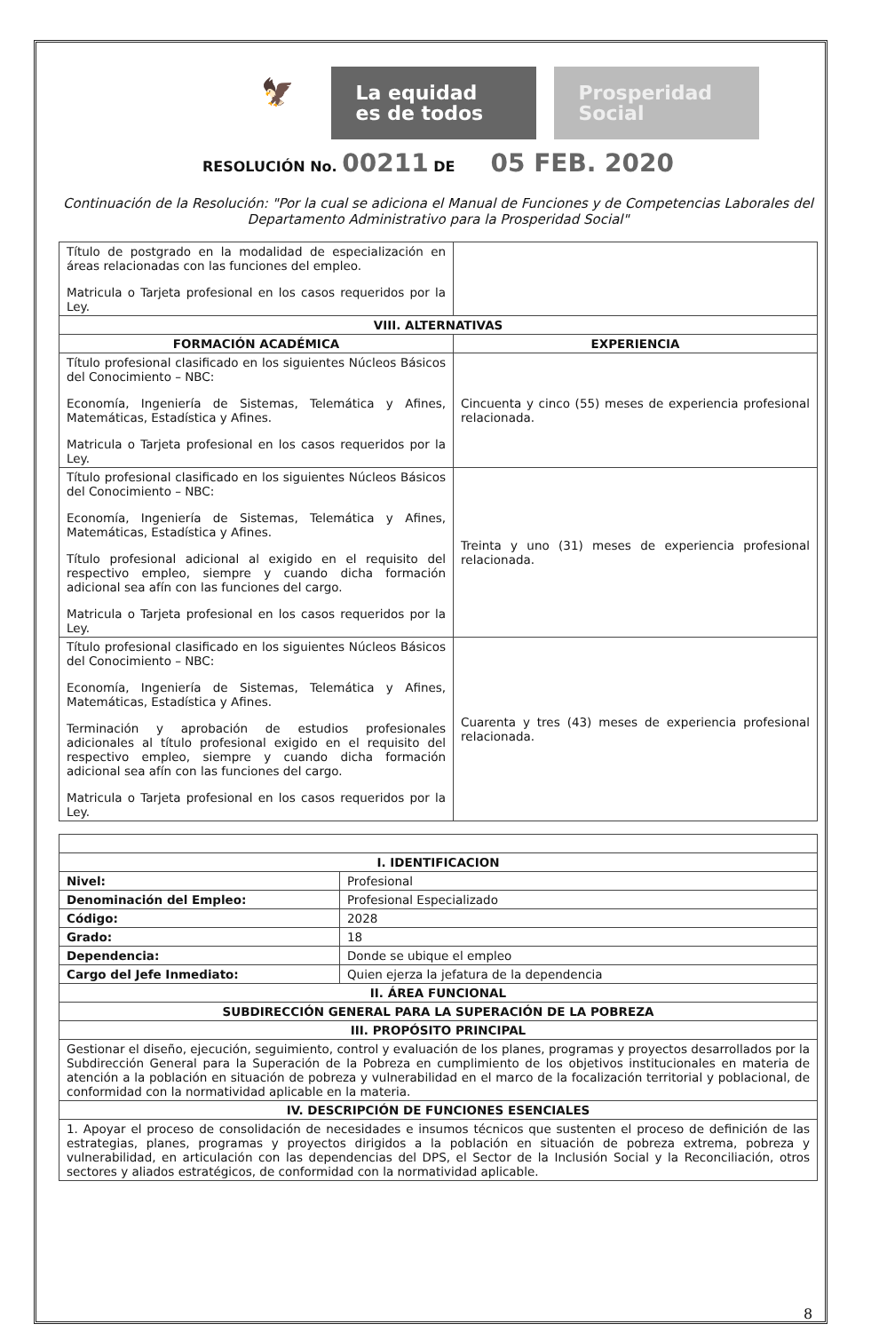🦅
La equidad
es de todos
Prosperidad
Social
RESOLUCIÓN No. 00211 DE 05 FEB. 2020
Continuación de la Resolución: "Por la cual se adiciona el Manual de Funciones y de Competencias Laborales del Departamento Administrativo para la Prosperidad Social"
| Título de postgrado en la modalidad de especialización en áreas relacionadas con las funciones del empleo. Matricula o Tarjeta profesional en los casos requeridos por la Ley. | |
| VIII. ALTERNATIVAS | |
| FORMACIÓN ACADÉMICA | EXPERIENCIA |
| Título profesional clasificado en los siguientes Núcleos Básicos del Conocimiento – NBC: Economía, Ingeniería de Sistemas, Telemática y Afines, Matemáticas, Estadística y Afines. Matricula o Tarjeta profesional en los casos requeridos por la Ley. | Cincuenta y cinco (55) meses de experiencia profesional relacionada. |
| Título profesional clasificado en los siguientes Núcleos Básicos del Conocimiento – NBC: Economía, Ingeniería de Sistemas, Telemática y Afines, Matemáticas, Estadística y Afines. Título profesional adicional al exigido en el requisito del respectivo empleo, siempre y cuando dicha formación adicional sea afín con las funciones del cargo. Matricula o Tarjeta profesional en los casos requeridos por la Ley. | Treinta y uno (31) meses de experiencia profesional relacionada. |
| Título profesional clasificado en los siguientes Núcleos Básicos del Conocimiento – NBC: Economía, Ingeniería de Sistemas, Telemática y Afines, Matemáticas, Estadística y Afines. Terminación y aprobación de estudios profesionales adicionales al título profesional exigido en el requisito del respectivo empleo, siempre y cuando dicha formación adicional sea afín con las funciones del cargo. Matricula o Tarjeta profesional en los casos requeridos por la Ley. | Cuarenta y tres (43) meses de experiencia profesional relacionada. |
| I. IDENTIFICACION | |
| --- | --- |
| Nivel: | Profesional |
| Denominación del Empleo: | Profesional Especializado |
| Código: | 2028 |
| Grado: | 18 |
| Dependencia: | Donde se ubique el empleo |
| Cargo del Jefe Inmediato: | Quien ejerza la jefatura de la dependencia |
| II. ÁREA FUNCIONAL | |
| SUBDIRECCIÓN GENERAL PARA LA SUPERACIÓN DE LA POBREZA | |
| III. PROPÓSITO PRINCIPAL | |
| Gestionar el diseño, ejecución, seguimiento, control y evaluación de los planes, programas y proyectos desarrollados por la Subdirección General para la Superación de la Pobreza en cumplimiento de los objetivos institucionales en materia de atención a la población en situación de pobreza y vulnerabilidad en el marco de la focalización territorial y poblacional, de conformidad con la normatividad aplicable en la materia. | |
| IV. DESCRIPCIÓN DE FUNCIONES ESENCIALES | |
| 1. Apoyar el proceso de consolidación de necesidades e insumos técnicos que sustenten el proceso de definición de las estrategias, planes, programas y proyectos dirigidos a la población en situación de pobreza extrema, pobreza y vulnerabilidad, en articulación con las dependencias del DPS, el Sector de la Inclusión Social y la Reconciliación, otros sectores y aliados estratégicos, de conformidad con la normatividad aplicable. | |
8